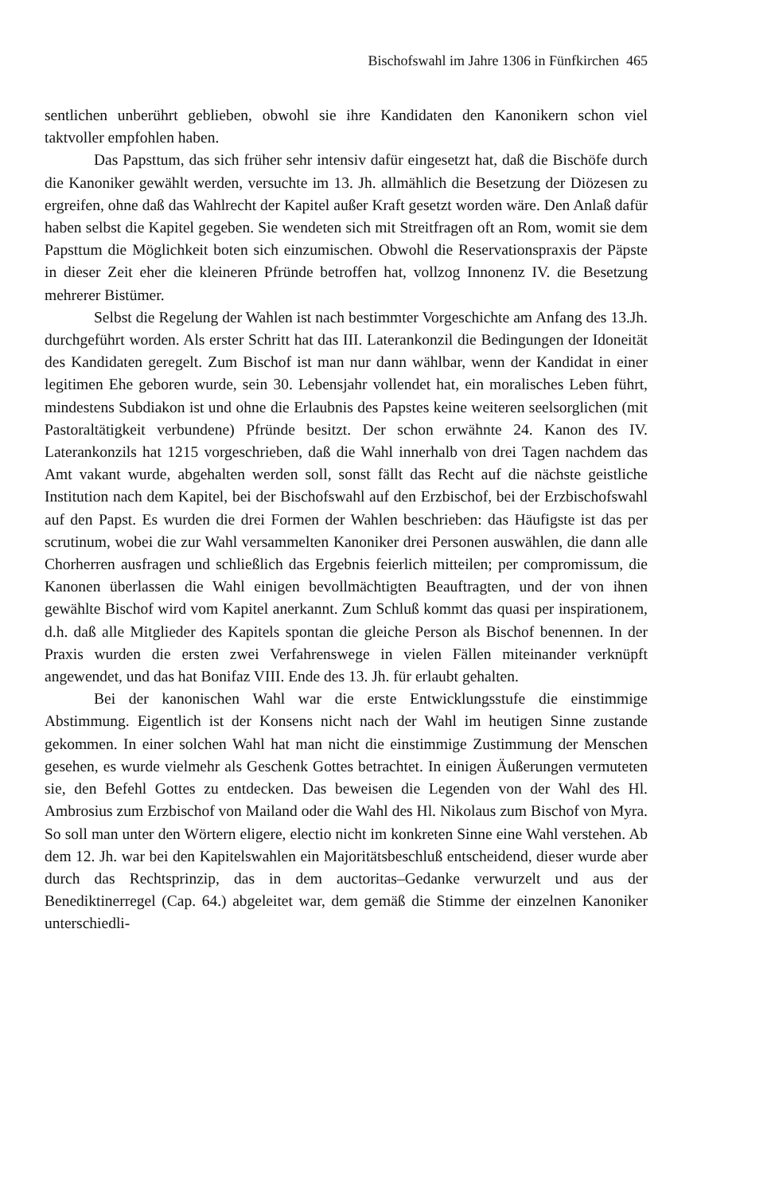Bischofswahl im Jahre 1306 in Fünfkirchen 465
sentlichen unberührt geblieben, obwohl sie ihre Kandidaten den Kanonikern schon viel taktvoller empfohlen haben.
Das Papsttum, das sich früher sehr intensiv dafür eingesetzt hat, daß die Bischöfe durch die Kanoniker gewählt werden, versuchte im 13. Jh. allmählich die Besetzung der Diözesen zu ergreifen, ohne daß das Wahlrecht der Kapitel außer Kraft gesetzt worden wäre. Den Anlaß dafür haben selbst die Kapitel gegeben. Sie wendeten sich mit Streitfragen oft an Rom, womit sie dem Papsttum die Möglichkeit boten sich einzumischen. Obwohl die Reservationspraxis der Päpste in dieser Zeit eher die kleineren Pfründe betroffen hat, vollzog Innonenz IV. die Besetzung mehrerer Bistümer.
Selbst die Regelung der Wahlen ist nach bestimmter Vorgeschichte am Anfang des 13.Jh. durchgeführt worden. Als erster Schritt hat das III. Laterankonzil die Bedingungen der Idoneität des Kandidaten geregelt. Zum Bischof ist man nur dann wählbar, wenn der Kandidat in einer legitimen Ehe geboren wurde, sein 30. Lebensjahr vollendet hat, ein moralisches Leben führt, mindestens Subdiakon ist und ohne die Erlaubnis des Papstes keine weiteren seelsorglichen (mit Pastoraltätigkeit verbundene) Pfründe besitzt. Der schon erwähnte 24. Kanon des IV. Laterankonzils hat 1215 vorgeschrieben, daß die Wahl innerhalb von drei Tagen nachdem das Amt vakant wurde, abgehalten werden soll, sonst fällt das Recht auf die nächste geistliche Institution nach dem Kapitel, bei der Bischofswahl auf den Erzbischof, bei der Erzbischofswahl auf den Papst. Es wurden die drei Formen der Wahlen beschrieben: das Häufigste ist das per scrutinum, wobei die zur Wahl versammelten Kanoniker drei Personen auswählen, die dann alle Chorherren ausfragen und schließlich das Ergebnis feierlich mitteilen; per compromissum, die Kanonen überlassen die Wahl einigen bevollmächtigten Beauftragten, und der von ihnen gewählte Bischof wird vom Kapitel anerkannt. Zum Schluß kommt das quasi per inspirationem, d.h. daß alle Mitglieder des Kapitels spontan die gleiche Person als Bischof benennen. In der Praxis wurden die ersten zwei Verfahrenswege in vielen Fällen miteinander verknüpft angewendet, und das hat Bonifaz VIII. Ende des 13. Jh. für erlaubt gehalten.
Bei der kanonischen Wahl war die erste Entwicklungsstufe die einstimmige Abstimmung. Eigentlich ist der Konsens nicht nach der Wahl im heutigen Sinne zustande gekommen. In einer solchen Wahl hat man nicht die einstimmige Zustimmung der Menschen gesehen, es wurde vielmehr als Geschenk Gottes betrachtet. In einigen Äußerungen vermuteten sie, den Befehl Gottes zu entdecken. Das beweisen die Legenden von der Wahl des Hl. Ambrosius zum Erzbischof von Mailand oder die Wahl des Hl. Nikolaus zum Bischof von Myra. So soll man unter den Wörtern eligere, electio nicht im konkreten Sinne eine Wahl verstehen. Ab dem 12. Jh. war bei den Kapitelswahlen ein Majoritätsbeschluß entscheidend, dieser wurde aber durch das Rechtsprinzip, das in dem auctoritas–Gedanke verwurzelt und aus der Benediktinerregel (Cap. 64.) abgeleitet war, dem gemäß die Stimme der einzelnen Kanoniker unterschiedli-